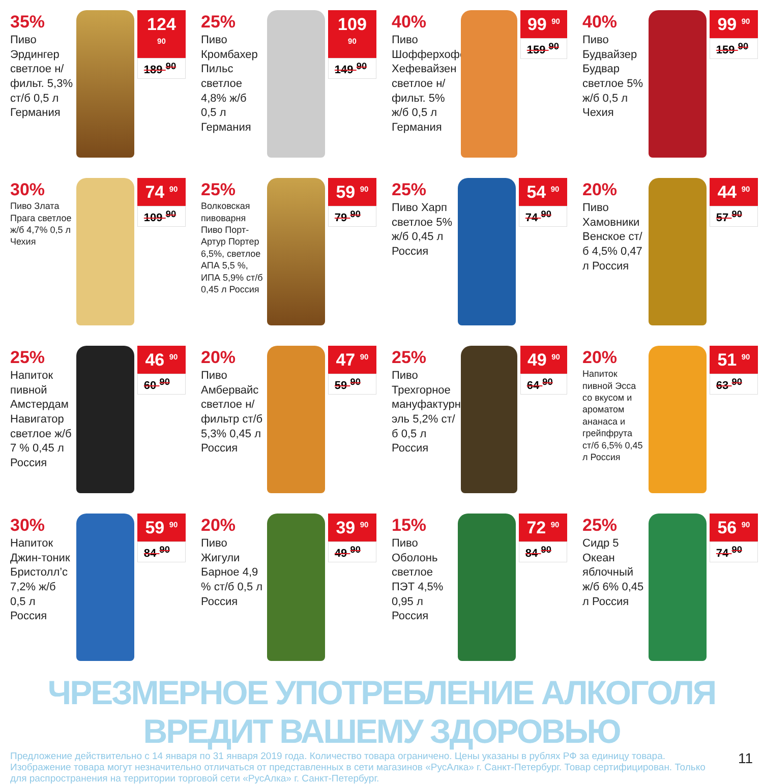35%
Пиво Эрдингер светлое н/фильт. 5,3% ст/б 0,5 л Германия
124 <sup>90</sup>
189 <sup>90</sup>
25%
Пиво Кромбахер Пильс светлое 4,8% ж/б 0,5 л Германия
109 <sup>90</sup>
149 <sup>90</sup>
40%
Пиво Шофферхофер Хефевайзен светлое н/фильт. 5% ж/б 0,5 л Германия
99 <sup>90</sup>
159 <sup>90</sup>
40%
Пиво Будвайзер Будвар светлое 5% ж/б 0,5 л Чехия
99 <sup>90</sup>
159 <sup>90</sup>
30%
Пиво Злата Прага светлое ж/б 4,7% 0,5 л Чехия
74 <sup>90</sup>
109 <sup>90</sup>
25%
Волковская пивоварня Пиво Порт-Артур Портер 6,5%, светлое АПА 5,5 %, ИПА 5,9% ст/б 0,45 л Россия
59 <sup>90</sup>
79 <sup>90</sup>
25%
Пиво Харп светлое 5% ж/б 0,45 л Россия
54 <sup>90</sup>
74 <sup>90</sup>
20%
Пиво Хамовники Венское ст/б 4,5% 0,47 л Россия
44 <sup>90</sup>
57 <sup>90</sup>
25%
Напиток пивной Амстердам Навигатор светлое ж/б 7 % 0,45 л Россия
46 <sup>90</sup>
60 <sup>90</sup>
20%
Пиво Амбервайс светлое н/фильтр ст/б 5,3% 0,45 л Россия
47 <sup>90</sup>
59 <sup>90</sup>
25%
Пиво Трехгорное мануфактурный эль 5,2% ст/б 0,5 л Россия
49 <sup>90</sup>
64 <sup>90</sup>
20%
Напиток пивной Эсса со вкусом и ароматом ананаса и грейпфрута ст/б 6,5% 0,45 л Россия
51 <sup>90</sup>
63 <sup>90</sup>
30%
Напиток Джин-тоник Бристолл’с 7,2% ж/б 0,5 л Россия
59 <sup>90</sup>
84 <sup>90</sup>
20%
Пиво Жигули Барное 4,9 % ст/б 0,5 л Россия
39 <sup>90</sup>
49 <sup>90</sup>
15%
Пиво Оболонь светлое ПЭТ 4,5% 0,95 л Россия
72 <sup>90</sup>
84 <sup>90</sup>
25%
Сидр 5 Океан яблочный ж/б 6% 0,45 л Россия
56 <sup>90</sup>
74 <sup>90</sup>
ЧРЕЗМЕРНОЕ УПОТРЕБЛЕНИЕ АЛКОГОЛЯ ВРЕДИТ ВАШЕМУ ЗДОРОВЬЮ
Предложение действительно с 14 января по 31 января 2019 года. Количество товара ограничено. Цены указаны в рублях РФ за единицу товара. Изображение товара могут незначительно отличаться от представленных в сети магазинов «РусАлка» г. Санкт-Петербург. Товар сертифицирован. Только для распространения на территории торговой сети «РусАлка» г. Санкт-Петербург.
11